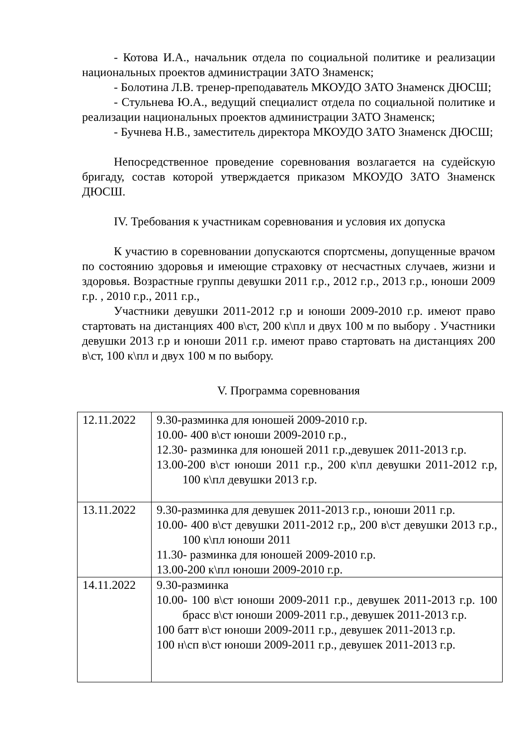- Котова И.А., начальник отдела по социальной политике и реализации национальных проектов администрации ЗАТО Знаменск;
- Болотина Л.В. тренер-преподаватель МКОУДО ЗАТО Знаменск ДЮСШ;
- Стульнева Ю.А., ведущий специалист отдела по социальной политике и реализации национальных проектов администрации ЗАТО Знаменск;
- Бучнева Н.В., заместитель директора МКОУДО ЗАТО Знаменск ДЮСШ;
Непосредственное проведение соревнования возлагается на судейскую бригаду, состав которой утверждается приказом МКОУДО ЗАТО Знаменск ДЮСШ.
IV. Требования к участникам соревнования и условия их допуска
К участию в соревновании допускаются спортсмены, допущенные врачом по состоянию здоровья и имеющие страховку от несчастных случаев, жизни и здоровья. Возрастные группы девушки 2011 г.р., 2012 г.р., 2013 г.р., юноши 2009 г.р. , 2010 г.р., 2011 г.р.,
Участники девушки 2011-2012 г.р и юноши 2009-2010 г.р. имеют право стартовать на дистанциях 400 в\ст, 200 к\пл и двух 100 м по выбору . Участники девушки 2013 г.р и юноши 2011 г.р. имеют право стартовать на дистанциях 200 в\ст, 100 к\пл и двух 100 м по выбору.
V. Программа соревнования
| 12.11.2022 | 9.30-разминка для юношей 2009-2010 г.р. 10.00- 400 в\ст юноши 2009-2010 г.р., 12.30- разминка для юношей 2011 г.р.,девушек 2011-2013 г.р. 13.00-200 в\ст юноши 2011 г.р., 200 к\пл девушки 2011-2012 г.р, 100 к\пл девушки 2013 г.р. |
| 13.11.2022 | 9.30-разминка для девушек 2011-2013 г.р., юноши 2011 г.р. 10.00- 400 в\ст девушки 2011-2012 г.р,, 200 в\ст девушки 2013 г.р., 100 к\пл юноши 2011 11.30- разминка для юношей 2009-2010 г.р. 13.00-200 к\пл юноши 2009-2010 г.р. |
| 14.11.2022 | 9.30-разминка 10.00- 100 в\ст юноши 2009-2011 г.р., девушек 2011-2013 г.р. 100 брасс в\ст юноши 2009-2011 г.р., девушек 2011-2013 г.р. 100 батт в\ст юноши 2009-2011 г.р., девушек 2011-2013 г.р. 100 н\сп в\ст юноши 2009-2011 г.р., девушек 2011-2013 г.р. |